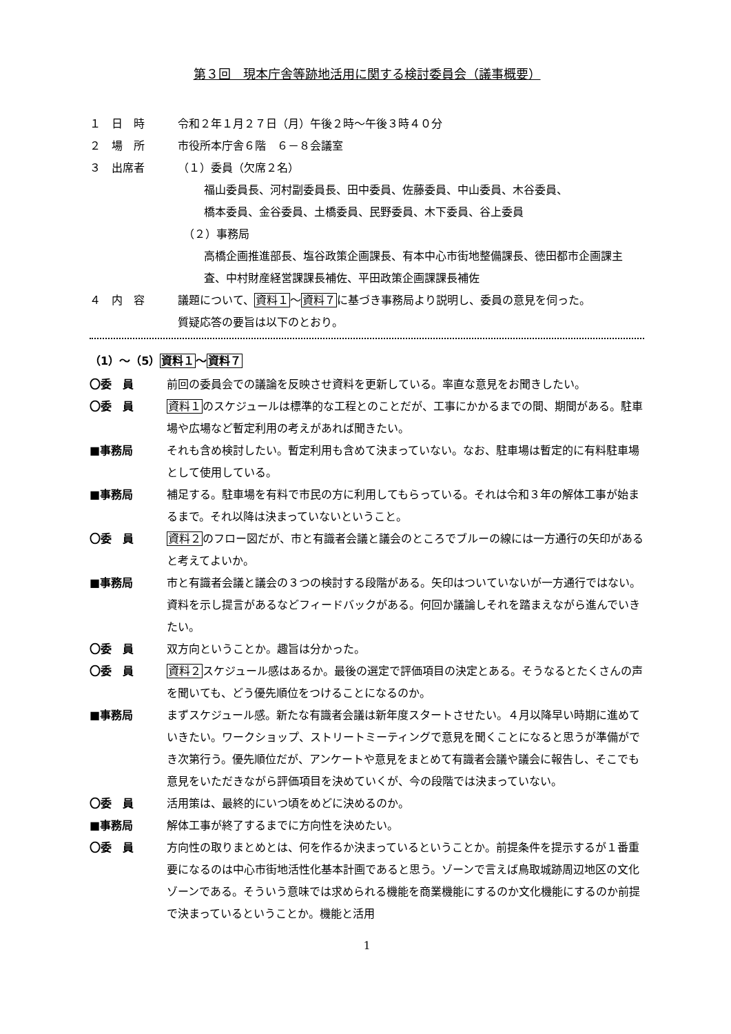第３回　現本庁舎等跡地活用に関する検討委員会（議事概要）
１　日　時 令和２年１月２７日（月）午後２時～午後３時４０分
２　場　所 市役所本庁舎６階　６－８会議室
３　出席者 （１）委員（欠席２名）
福山委員長、河村副委員長、田中委員、佐藤委員、中山委員、木谷委員、
橋本委員、金谷委員、土橋委員、民野委員、木下委員、谷上委員
（２）事務局
高橋企画推進部長、塩谷政策企画課長、有本中心市街地整備課長、徳田都市企画課主査、中村財産経営課課長補佐、平田政策企画課課長補佐
４　内　容 議題について、資料１～資料７に基づき事務局より説明し、委員の意見を伺った。
質疑応答の要旨は以下のとおり。
（1）～（5）資料１～資料７
〇委　員 前回の委員会での議論を反映させ資料を更新している。率直な意見をお聞きしたい。
〇委　員 資料１のスケジュールは標準的な工程とのことだが、工事にかかるまでの間、期間がある。駐車場や広場など暫定利用の考えがあれば聞きたい。
■事務局 それも含め検討したい。暫定利用も含めて決まっていない。なお、駐車場は暫定的に有料駐車場として使用している。
■事務局 補足する。駐車場を有料で市民の方に利用してもらっている。それは令和３年の解体工事が始まるまで。それ以降は決まっていないということ。
〇委　員 資料２のフロー図だが、市と有識者会議と議会のところでブルーの線には一方通行の矢印があると考えてよいか。
■事務局 市と有識者会議と議会の３つの検討する段階がある。矢印はついていないが一方通行ではない。資料を示し提言があるなどフィードバックがある。何回か議論しそれを踏まえながら進んでいきたい。
〇委　員 双方向ということか。趣旨は分かった。
〇委　員 資料２スケジュール感はあるか。最後の選定で評価項目の決定とある。そうなるとたくさんの声を聞いても、どう優先順位をつけることになるのか。
■事務局 まずスケジュール感。新たな有識者会議は新年度スタートさせたい。４月以降早い時期に進めていきたい。ワークショップ、ストリートミーティングで意見を聞くことになると思うが準備ができ次第行う。優先順位だが、アンケートや意見をまとめて有識者会議や議会に報告し、そこでも意見をいただきながら評価項目を決めていくが、今の段階では決まっていない。
〇委　員 活用策は、最終的にいつ頃をめどに決めるのか。
■事務局 解体工事が終了するまでに方向性を決めたい。
〇委　員 方向性の取りまとめとは、何を作るか決まっているということか。前提条件を提示するが１番重要になるのは中心市街地活性化基本計画であると思う。ゾーンで言えば鳥取城跡周辺地区の文化ゾーンである。そういう意味では求められる機能を商業機能にするのか文化機能にするのか前提で決まっているということか。機能と活用
1